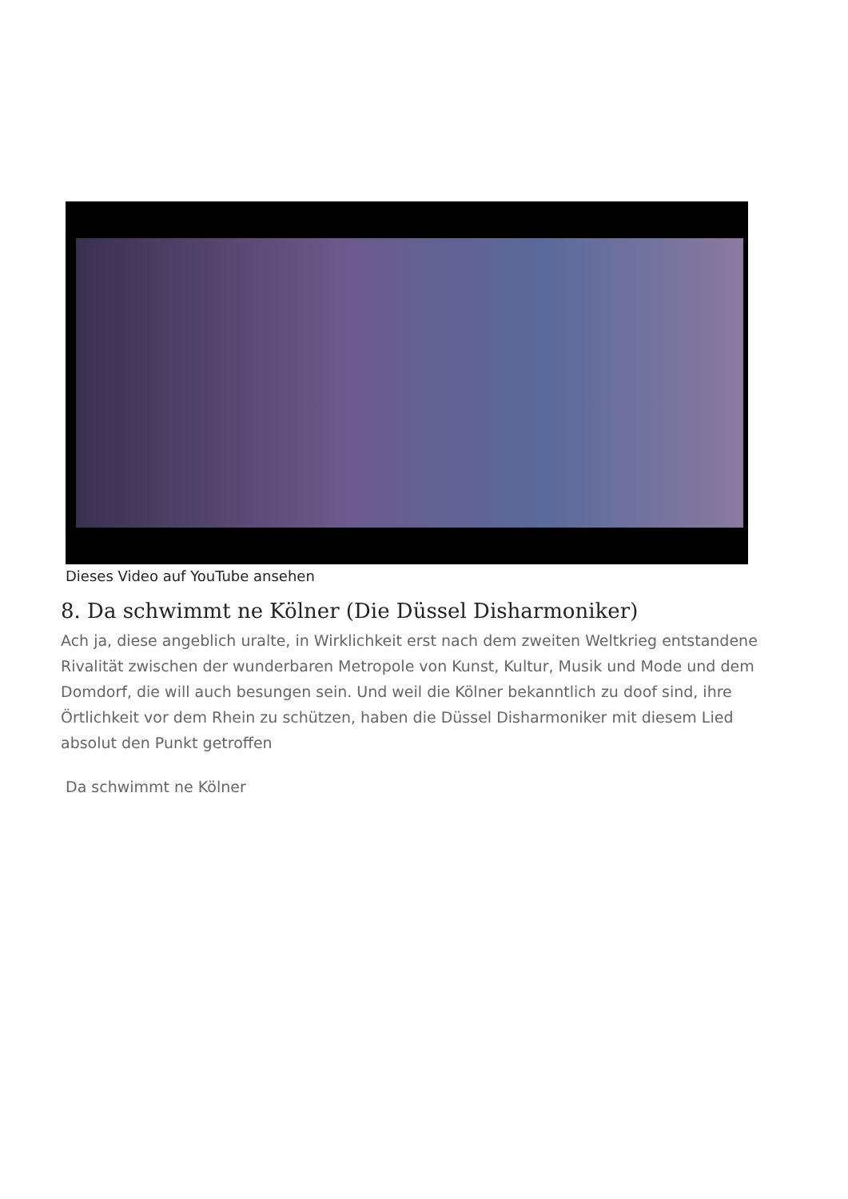Dieses Video auf YouTube ansehen
8. Da schwimmt ne Kölner (Die Düssel Disharmoniker)
Ach ja, diese angeblich uralte, in Wirklichkeit erst nach dem zweiten Weltkrieg entstandene Rivalität zwischen der wunderbaren Metropole von Kunst, Kultur, Musik und Mode und dem Domdorf, die will auch besungen sein. Und weil die Kölner bekanntlich zu doof sind, ihre Örtlichkeit vor dem Rhein zu schützen, haben die Düssel Disharmoniker mit diesem Lied absolut den Punkt getroffen
Da schwimmt ne Kölner